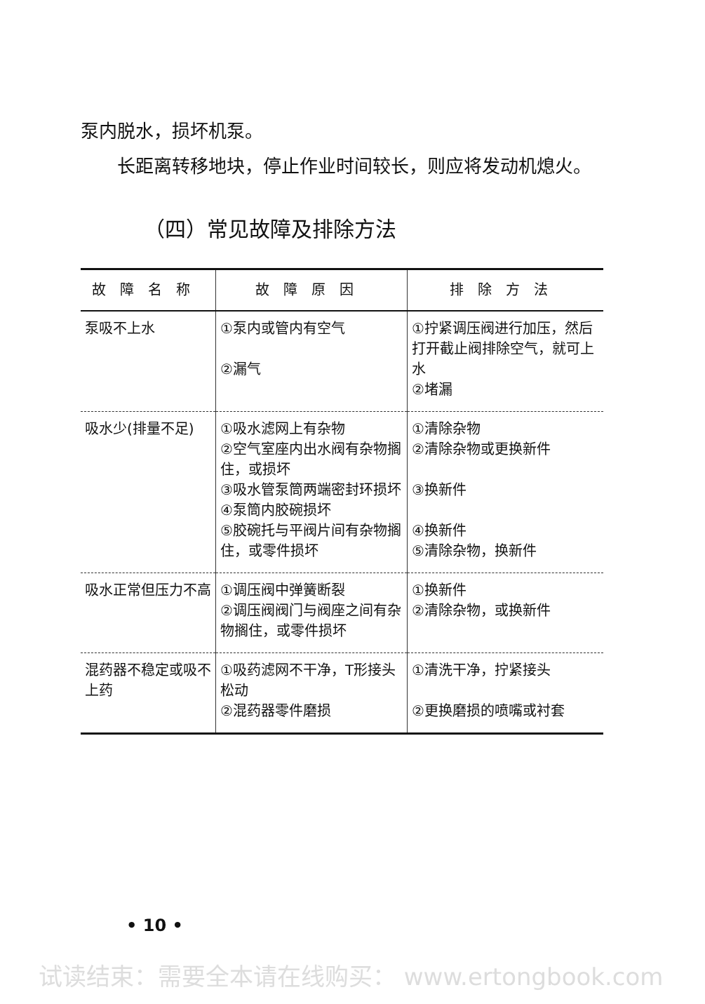泵内脱水，损坏机泵。
长距离转移地块，停止作业时间较长，则应将发动机熄火。
（四）常见故障及排除方法
| 故障名称 | 故障原因 | 排除方法 |
| --- | --- | --- |
| 泵吸不上水 | ①泵内或管内有空气 ②漏气 | ①拧紧调压阀进行加压，然后打开截止阀排除空气，就可上水 ②堵漏 |
| 吸水少(排量不足) | ①吸水滤网上有杂物 ②空气室座内出水阀有杂物搁住，或损坏 ③吸水管泵筒两端密封环损坏 ④泵筒内胶碗损坏 ⑤胶碗托与平阀片间有杂物搁住，或零件损坏 | ①清除杂物 ②清除杂物或更换新件 ③换新件 ④换新件 ⑤清除杂物，换新件 |
| 吸水正常但压力不高 | ①调压阀中弹簧断裂 ②调压阀阀门与阀座之间有杂物搁住，或零件损坏 | ①换新件 ②清除杂物，或换新件 |
| 混药器不稳定或吸不上药 | ①吸药滤网不干净，T形接头松动 ②混药器零件磨损 | ①清洗干净，拧紧接头 ②更换磨损的喷嘴或衬套 |
• 10 •
试读结束：需要全本请在线购买： www.ertongbook.com